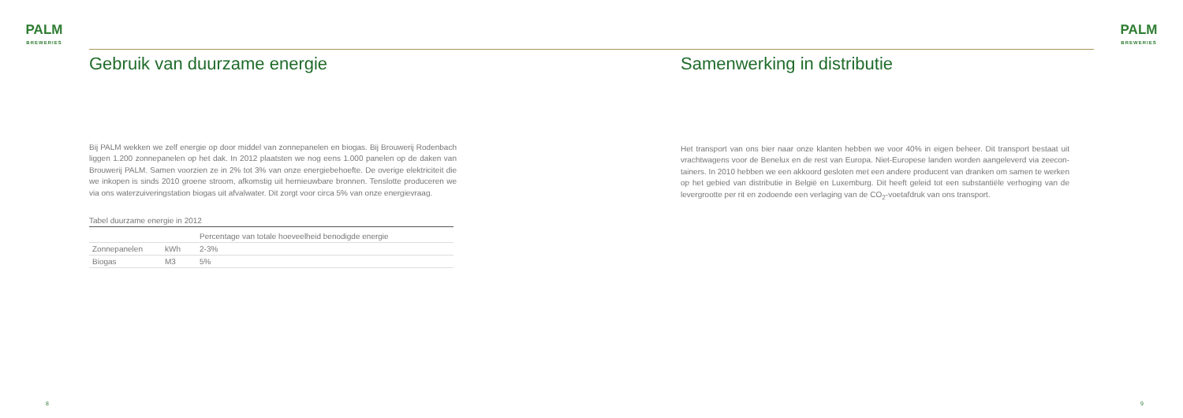PALM
BREWERIES
PALM
BREWERIES
Gebruik van duurzame energie
Bij PALM wekken we zelf energie op door middel van zonnepanelen en biogas. Bij Brouwerij Rodenbach liggen 1.200 zonnepanelen op het dak. In 2012 plaatsten we nog eens 1.000 panelen op de daken van Brouwerij PALM. Samen voorzien ze in 2% tot 3% van onze energiebehoefte. De overige elektriciteit die we inkopen is sinds 2010 groene stroom, afkomstig uit hernieuwbare bronnen. Tenslotte produceren we via ons waterzuiveringstation biogas uit afvalwater. Dit zorgt voor circa 5% van onze energievraag.
Tabel duurzame energie in 2012
| | | Percentage van totale hoeveelheid benodigde energie |
| --- | --- | --- |
| Zonnepanelen | kWh | 2-3% |
| Biogas | M3 | 5% |
Samenwerking in distributie
Het transport van ons bier naar onze klanten hebben we voor 40% in eigen beheer. Dit transport bestaat uit vrachtwagens voor de Benelux en de rest van Europa. Niet-Europese landen worden aangeleverd via zeecon-tainers. In 2010 hebben we een akkoord gesloten met een andere producent van dranken om samen te werken op het gebied van distributie in België en Luxemburg. Dit heeft geleid tot een substantiële verhoging van de levergrootte per rit en zodoende een verlaging van de CO<sub>2</sub>-voetafdruk van ons transport.
8 9